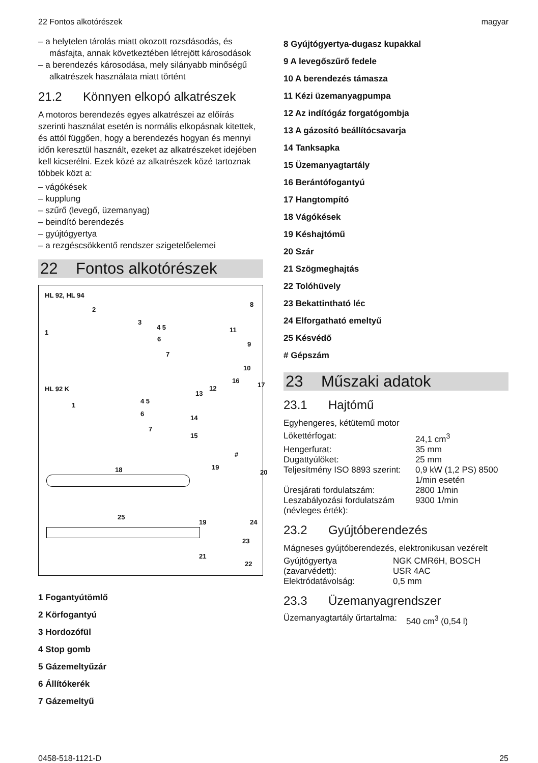22 Fontos alkotórészek magyar
– a helytelen tárolás miatt okozott rozsdásodás, és másfajta, annak következtében létrejött károsodások
– a berendezés károsodása, mely silányabb minőségű alkatrészek használata miatt történt
21.2 Könnyen elkopó alkatrészek
A motoros berendezés egyes alkatrészei az előírás szerinti használat esetén is normális elkopásnak kitettek, és attól függően, hogy a berendezés hogyan és mennyi időn keresztül használt, ezeket az alkatrészeket idejében kell kicserélni. Ezek közé az alkatrészek közé tartoznak többek közt a:
– vágókések
– kupplung
– szűrő (levegő, üzemanyag)
– beindító berendezés
– gyújtógyertya
– a rezgéscsökkentő rendszer szigetelőelemei
22 Fontos alkotórészek
HL 92, HL 94
HL 92 K
2
8
1
3
4 5
6
7
11
9
10
16
17
12
13
1
4 5
6
7
14
15
#
18 19
20
25
19 24
23
21
22
1 Fogantyútömlő
2 Körfogantyú
3 Hordozófül
4 Stop gomb
5 Gázemeltyűzár
6 Állítókerék
7 Gázemeltyű
8 Gyújtógyertya-dugasz kupakkal
9 A levegőszűrő fedele
10 A berendezés támasza
11 Kézi üzemanyagpumpa
12 Az indítógáz forgatógombja
13 A gázosító beállítócsavarja
14 Tanksapka
15 Üzemanyagtartály
16 Berántófogantyú
17 Hangtompító
18 Vágókések
19 Késhajtómű
20 Szár
21 Szögmeghajtás
22 Tolóhüvely
23 Bekattintható léc
24 Elforgatható emeltyű
25 Késvédő
# Gépszám
23 Műszaki adatok
23.1 Hajtómű
Egyhengeres, kétütemű motor
| Lökettérfogat: | 24,1 cm<sup>3</sup> |
| Hengerfurat: | 35 mm |
| Dugattyúlöket: | 25 mm |
| Teljesítmény ISO 8893 szerint: | 0,9 kW (1,2 PS) 8500 1/min esetén |
| Üresjárati fordulatszám: | 2800 1/min |
| Leszabályozási fordulatszám (névleges érték): | 9300 1/min |
23.2 Gyújtóberendezés
Mágneses gyújtóberendezés, elektronikusan vezérelt
| Gyújtógyertya (zavarvédett): | NGK CMR6H, BOSCH USR 4AC |
| Elektródatávolság: | 0,5 mm |
23.3 Üzemanyagrendszer
| Üzemanyagtartály űrtartalma: | 540 cm<sup>3</sup> (0,54 l) |
0458-518-1121-D 25